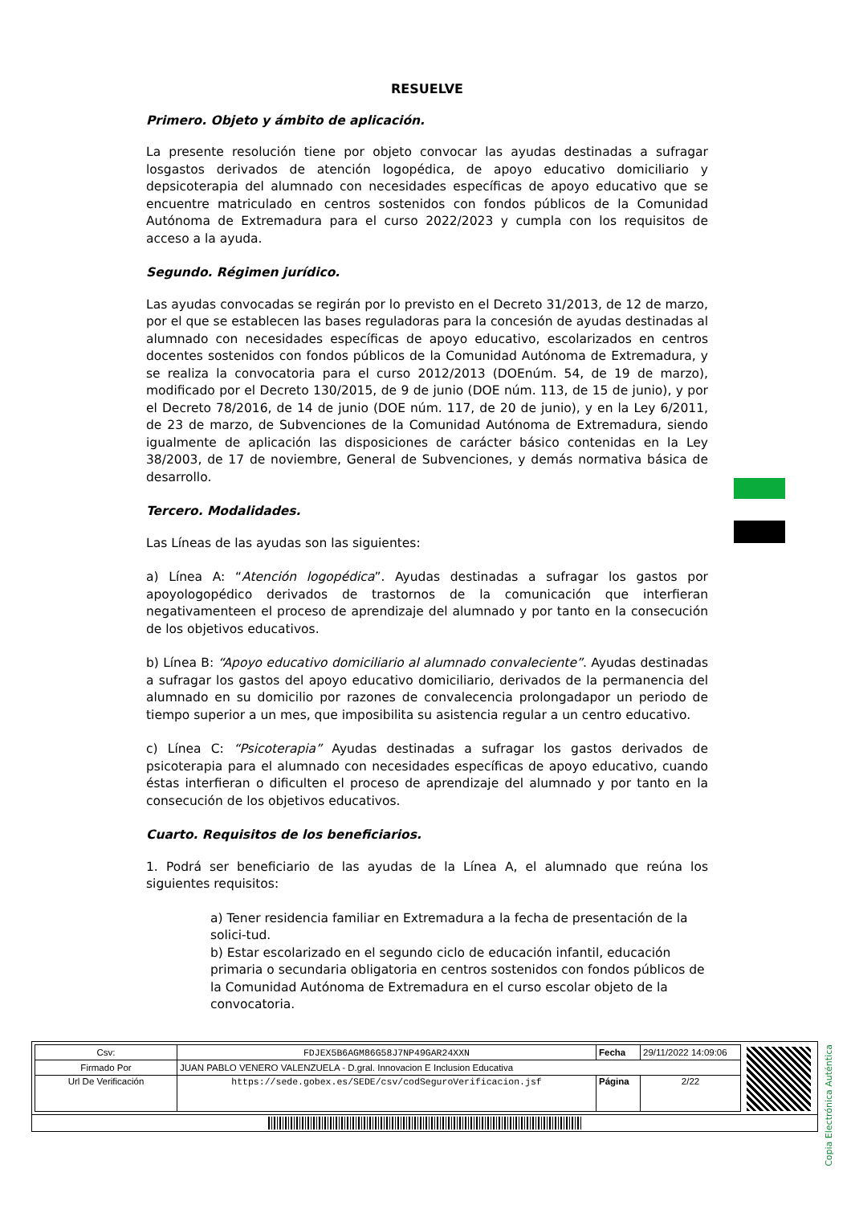RESUELVE
Primero. Objeto y ámbito de aplicación.
La presente resolución tiene por objeto convocar las ayudas destinadas a sufragar losgastos derivados de atención logopédica, de apoyo educativo domiciliario y depsicoterapia del alumnado con necesidades específicas de apoyo educativo que se encuentre matriculado en centros sostenidos con fondos públicos de la Comunidad Autónoma de Extremadura para el curso 2022/2023 y cumpla con los requisitos de acceso a la ayuda.
Segundo. Régimen jurídico.
Las ayudas convocadas se regirán por lo previsto en el Decreto 31/2013, de 12 de marzo, por el que se establecen las bases reguladoras para la concesión de ayudas destinadas al alumnado con necesidades específicas de apoyo educativo, escolarizados en centros docentes sostenidos con fondos públicos de la Comunidad Autónoma de Extremadura, y se realiza la convocatoria para el curso 2012/2013 (DOEnúm. 54, de 19 de marzo), modificado por el Decreto 130/2015, de 9 de junio (DOE núm. 113, de 15 de junio), y por el Decreto 78/2016, de 14 de junio (DOE núm. 117, de 20 de junio), y en la Ley 6/2011, de 23 de marzo, de Subvenciones de la Comunidad Autónoma de Extremadura, siendo igualmente de aplicación las disposiciones de carácter básico contenidas en la Ley 38/2003, de 17 de noviembre, General de Subvenciones, y demás normativa básica de desarrollo.
Tercero. Modalidades.
Las Líneas de las ayudas son las siguientes:
a) Línea A: “Atención logopédica”. Ayudas destinadas a sufragar los gastos por apoyologopédico derivados de trastornos de la comunicación que interfieran negativamenteen el proceso de aprendizaje del alumnado y por tanto en la consecución de los objetivos educativos.
b) Línea B: “Apoyo educativo domiciliario al alumnado convaleciente”. Ayudas destinadas a sufragar los gastos del apoyo educativo domiciliario, derivados de la permanencia del alumnado en su domicilio por razones de convalecencia prolongadapor un periodo de tiempo superior a un mes, que imposibilita su asistencia regular a un centro educativo.
c) Línea C: “Psicoterapia” Ayudas destinadas a sufragar los gastos derivados de psicoterapia para el alumnado con necesidades específicas de apoyo educativo, cuando éstas interfieran o dificulten el proceso de aprendizaje del alumnado y por tanto en la consecución de los objetivos educativos.
Cuarto. Requisitos de los beneficiarios.
1. Podrá ser beneficiario de las ayudas de la Línea A, el alumnado que reúna los siguientes requisitos:
a) Tener residencia familiar en Extremadura a la fecha de presentación de la solici-tud.
b) Estar escolarizado en el segundo ciclo de educación infantil, educación primaria o secundaria obligatoria en centros sostenidos con fondos públicos de la Comunidad Autónoma de Extremadura en el curso escolar objeto de la convocatoria.
Copia Electrónica Auténtica
| Csv: | FDJEX5B6AGM86G58J7NP49GAR24XXN | Fecha | 29/11/2022 14:09:06 |
| Firmado Por | JUAN PABLO VENERO VALENZUELA - D.gral. Innovacion E Inclusion Educativa | | |
| Url De Verificación | https://sede.gobex.es/SEDE/csv/codSeguroVerificacion.jsf | Página | 2/22 |